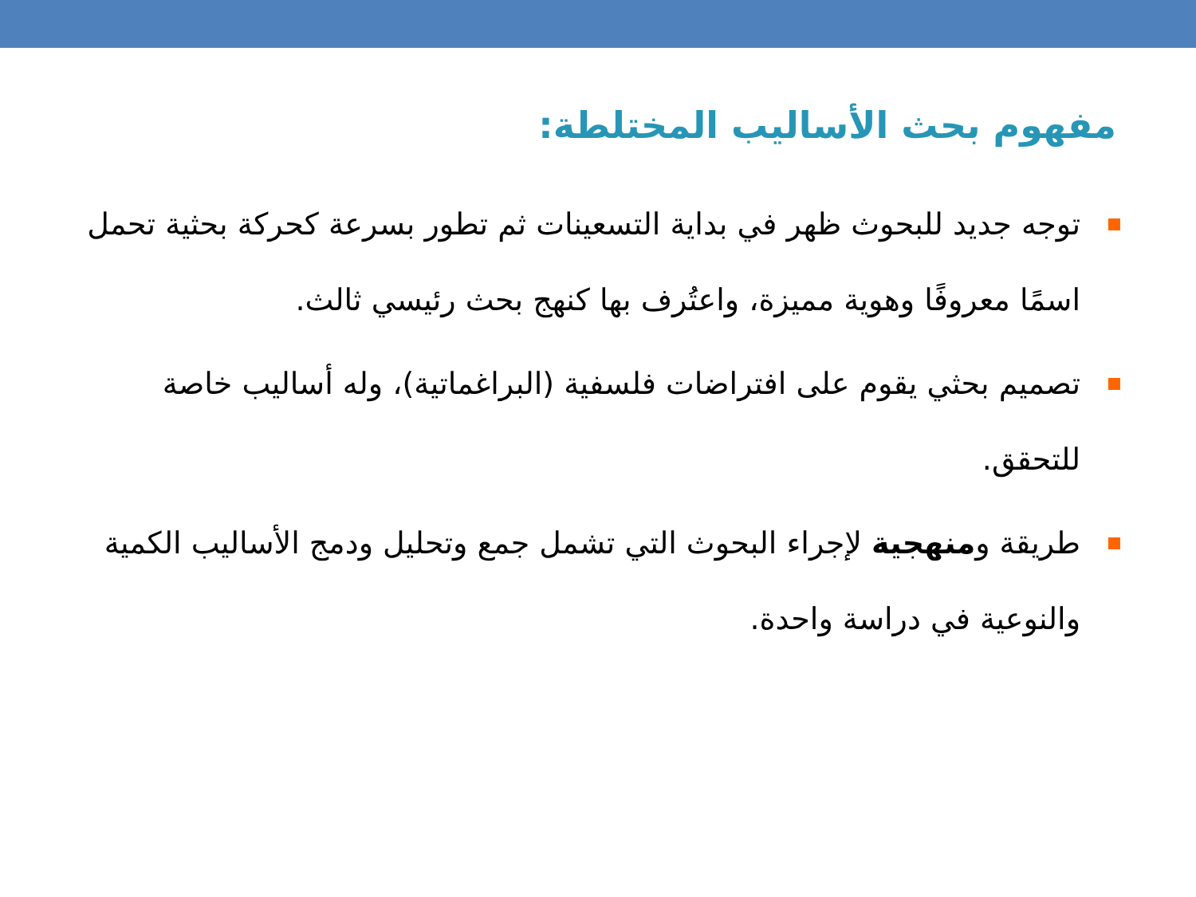مفهوم بحث الأساليب المختلطة:
توجه جديد للبحوث ظهر في بداية التسعينات ثم تطور بسرعة كحركة بحثية تحمل اسمًا معروفًا وهوية مميزة، واعتُرف بها كنهج بحث رئيسي ثالث.
تصميم بحثي يقوم على افتراضات فلسفية (البراغماتية)، وله أساليب خاصة للتحقق.
طريقة ومنهجية لإجراء البحوث التي تشمل جمع وتحليل ودمج الأساليب الكمية والنوعية في دراسة واحدة.